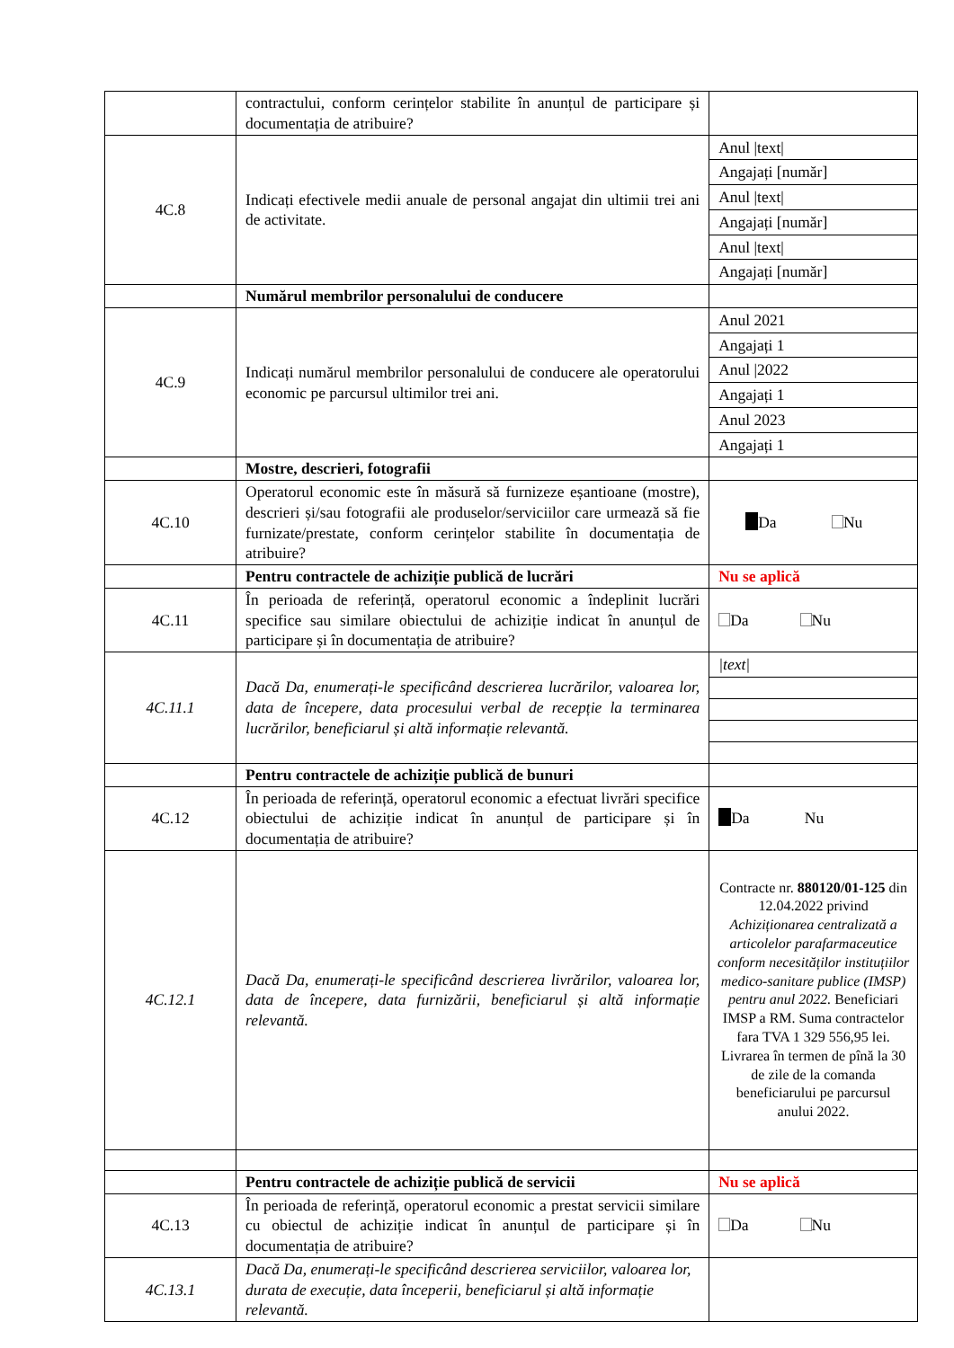| | contractului, conform cerințelor stabilite în anunțul de participare și documentația de atribuire? | |
| 4C.8 | Indicați efectivele medii anuale de personal angajat din ultimii trei ani de activitate. | Anul /text/ Angajați [număr] Anul /text/ Angajați [număr] Anul /text/ Angajați [număr] |
| | Numărul membrilor personalului de conducere | |
| 4C.9 | Indicați numărul membrilor personalului de conducere ale operatorului economic pe parcursul ultimilor trei ani. | Anul 2021 Angajați 1 Anul /2022 Angajați 1 Anul 2023 Angajați 1 |
| | Mostre, descrieri, fotografii | |
| 4C.10 | Operatorul economic este în măsură să furnizeze eșantioane (mostre), descrieri și/sau fotografii ale produselor/serviciilor care urmează să fie furnizate/prestate, conform cerințelor stabilite în documentația de atribuire? | Da Nu |
| | Pentru contractele de achiziție publică de lucrări | Nu se aplică |
| 4C.11 | În perioada de referință, operatorul economic a îndeplinit lucrări specifice sau similare obiectului de achiziție indicat în anunțul de participare și în documentația de atribuire? | Da Nu |
| 4C.11.1 | Dacă Da, enumerați-le specificând descrierea lucrărilor, valoarea lor, data de începere, data procesului verbal de recepție la terminarea lucrărilor, beneficiarul și altă informație relevantă. | /text/ |
| | Pentru contractele de achiziție publică de bunuri | |
| 4C.12 | În perioada de referință, operatorul economic a efectuat livrări specifice obiectului de achiziție indicat în anunțul de participare și în documentația de atribuire? | Da Nu |
| 4C.12.1 | Dacă Da, enumerați-le specificând descrierea livrărilor, valoarea lor, data de începere, data furnizării, beneficiarul și altă informație relevantă. | Contracte nr. 880120/01-125 din 12.04.2022 privind Achiziționarea centralizată a articolelor parafarmaceutice conform necesităților instituțiilor medico-sanitare publice (IMSP) pentru anul 2022. Beneficiari IMSP a RM. Suma contractelor fara TVA 1 329 556,95 lei. Livrarea în termen de pînă la 30 de zile de la comanda beneficiarului pe parcursul anului 2022. |
| | Pentru contractele de achiziție publică de servicii | Nu se aplică |
| 4C.13 | În perioada de referință, operatorul economic a prestat servicii similare cu obiectul de achiziție indicat în anunțul de participare și în documentația de atribuire? | Da Nu |
| 4C.13.1 | Dacă Da, enumerați-le specificând descrierea serviciilor, valoarea lor, durata de execuție, data începerii, beneficiarul și altă informație relevantă. | |